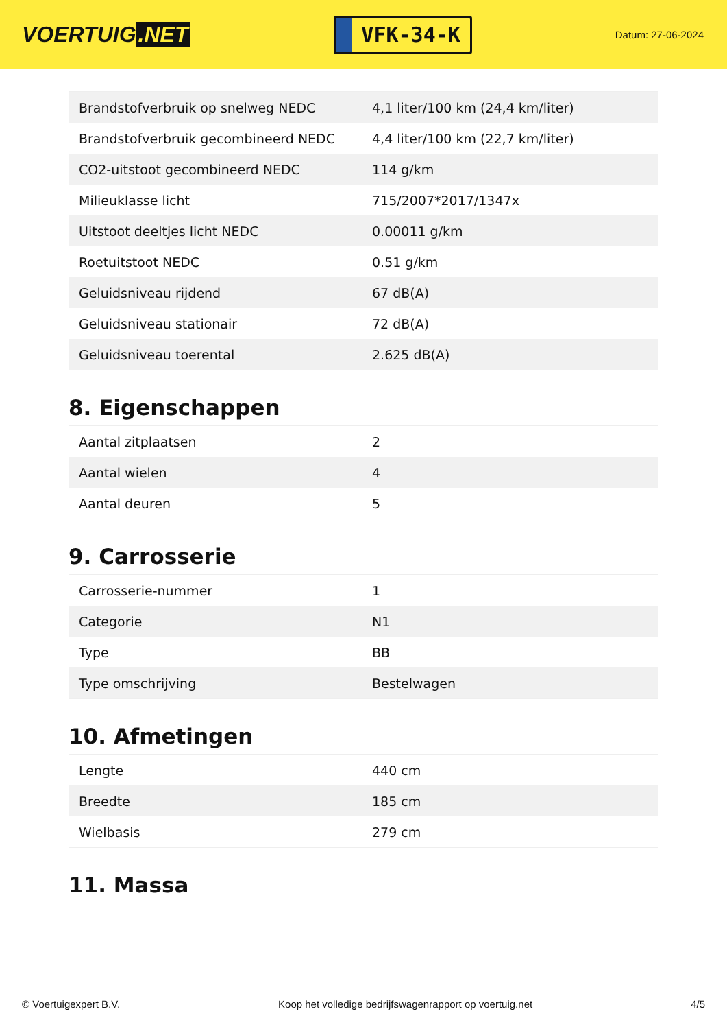VOERTUIG.NET
VFK-34-K
Datum: 27-06-2024
| Brandstofverbruik op snelweg NEDC | 4,1 liter/100 km (24,4 km/liter) |
| Brandstofverbruik gecombineerd NEDC | 4,4 liter/100 km (22,7 km/liter) |
| CO2-uitstoot gecombineerd NEDC | 114 g/km |
| Milieuklasse licht | 715/2007*2017/1347x |
| Uitstoot deeltjes licht NEDC | 0.00011 g/km |
| Roetuitstoot NEDC | 0.51 g/km |
| Geluidsniveau rijdend | 67 dB(A) |
| Geluidsniveau stationair | 72 dB(A) |
| Geluidsniveau toerental | 2.625 dB(A) |
8. Eigenschappen
| Aantal zitplaatsen | 2 |
| Aantal wielen | 4 |
| Aantal deuren | 5 |
9. Carrosserie
| Carrosserie-nummer | 1 |
| Categorie | N1 |
| Type | BB |
| Type omschrijving | Bestelwagen |
10. Afmetingen
| Lengte | 440 cm |
| Breedte | 185 cm |
| Wielbasis | 279 cm |
11. Massa
© Voertuigexpert B.V. Koop het volledige bedrijfswagenrapport op voertuig.net 4/5